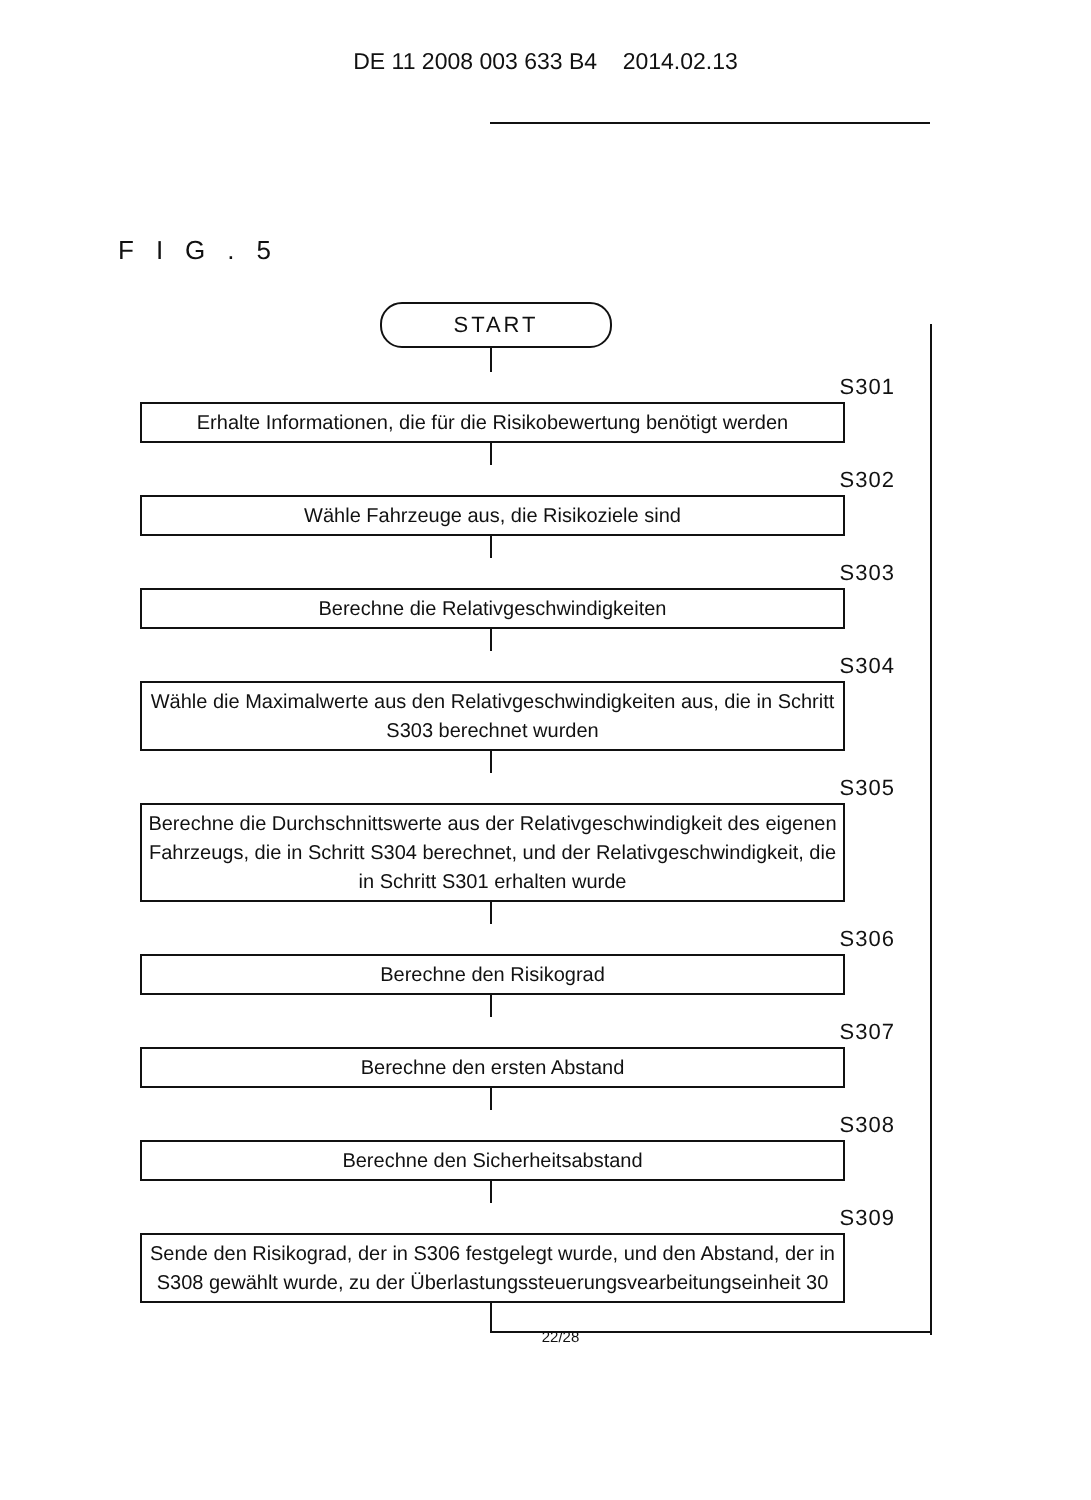DE 11 2008 003 633 B4 2014.02.13
FIG.5
START
S301
Erhalte Informationen, die für die Risikobewertung benötigt werden
S302
Wähle Fahrzeuge aus, die Risikoziele sind
S303
Berechne die Relativgeschwindigkeiten
S304
Wähle die Maximalwerte aus den Relativgeschwindigkeiten aus, die in Schritt S303 berechnet wurden
S305
Berechne die Durchschnittswerte aus der Relativgeschwindigkeit des eigenen Fahrzeugs, die in Schritt S304 berechnet, und der Relativgeschwindigkeit, die in Schritt S301 erhalten wurde
S306
Berechne den Risikograd
S307
Berechne den ersten Abstand
S308
Berechne den Sicherheitsabstand
S309
Sende den Risikograd, der in S306 festgelegt wurde, und den Abstand, der in S308 gewählt wurde, zu der Überlastungssteuerungsvearbeitungseinheit 30
22/28